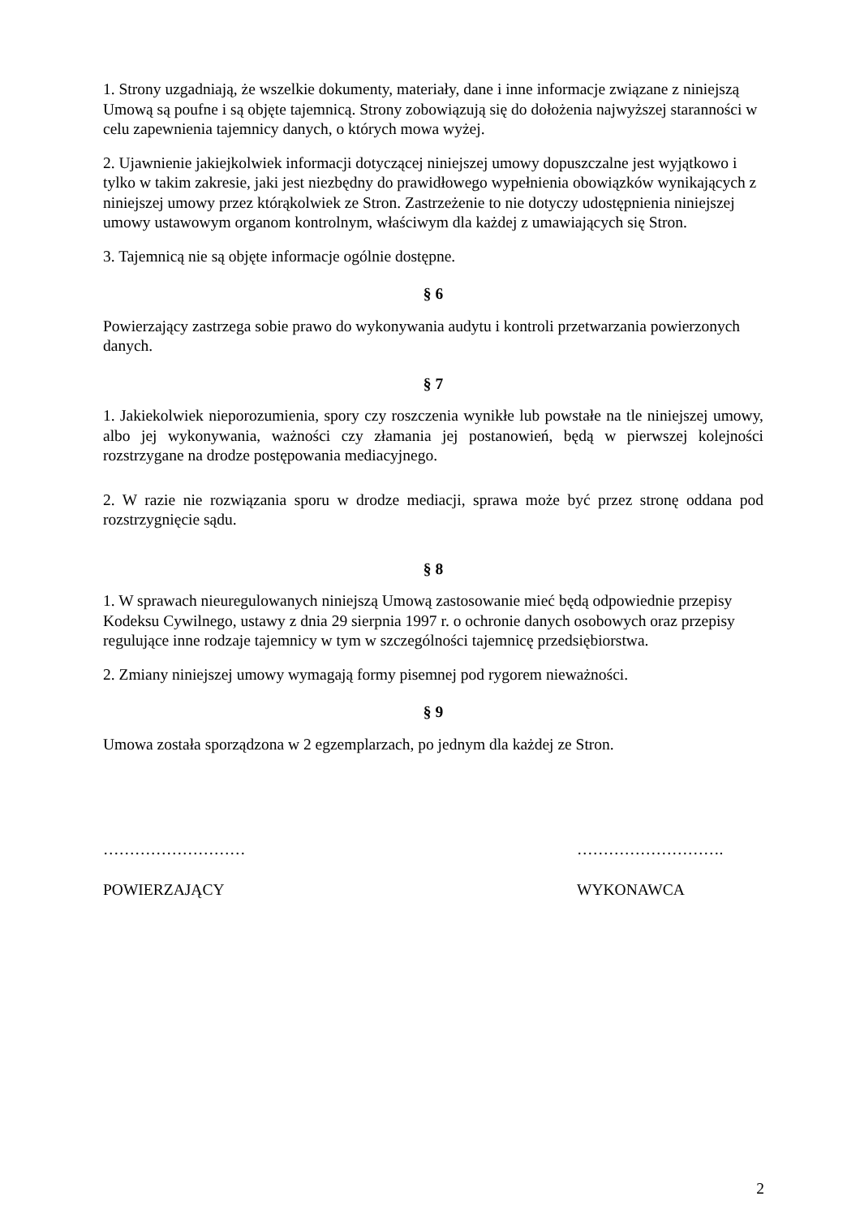1. Strony uzgadniają, że wszelkie dokumenty, materiały, dane i inne informacje związane z niniejszą Umową są poufne i są objęte tajemnicą. Strony zobowiązują się do dołożenia najwyższej staranności w celu zapewnienia tajemnicy danych, o których mowa wyżej.
2. Ujawnienie jakiejkolwiek informacji dotyczącej niniejszej umowy dopuszczalne jest wyjątkowo i tylko w takim zakresie, jaki jest niezbędny do prawidłowego wypełnienia obowiązków wynikających z niniejszej umowy przez którąkolwiek ze Stron. Zastrzeżenie to nie dotyczy udostępnienia niniejszej umowy ustawowym organom kontrolnym, właściwym dla każdej z umawiających się Stron.
3. Tajemnicą nie są objęte informacje ogólnie dostępne.
§ 6
Powierzający zastrzega sobie prawo do wykonywania audytu i kontroli przetwarzania powierzonych danych.
§ 7
1. Jakiekolwiek nieporozumienia, spory czy roszczenia wynikłe lub powstałe na tle niniejszej umowy, albo jej wykonywania, ważności czy złamania jej postanowień, będą w pierwszej kolejności rozstrzygane na drodze postępowania mediacyjnego.
2. W razie nie rozwiązania sporu w drodze mediacji, sprawa może być przez stronę oddana pod rozstrzygnięcie sądu.
§ 8
1. W sprawach nieuregulowanych niniejszą Umową zastosowanie mieć będą odpowiednie przepisy Kodeksu Cywilnego, ustawy z dnia 29 sierpnia 1997 r. o ochronie danych osobowych oraz przepisy regulujące inne rodzaje tajemnicy w tym w szczególności tajemnicę przedsiębiorstwa.
2. Zmiany niniejszej umowy wymagają formy pisemnej pod rygorem nieważności.
§ 9
Umowa została sporządzona w 2 egzemplarzach, po jednym dla każdej ze Stron.
……………………… ……………………….
POWIERZAJĄCY WYKONAWCA
2